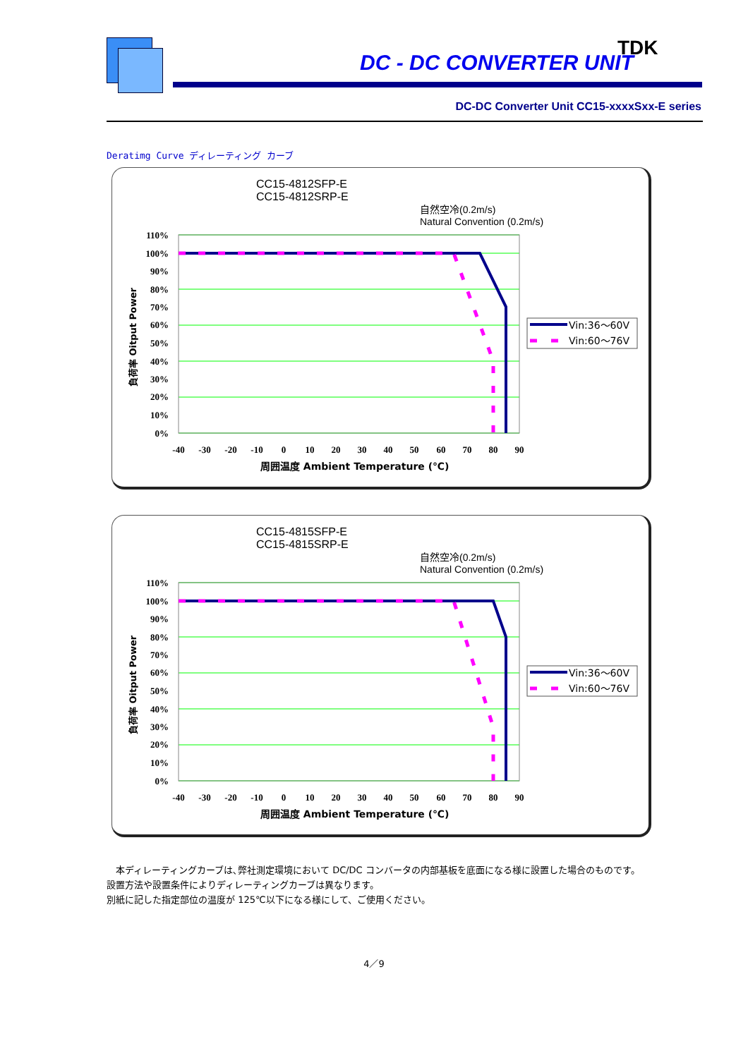DC - DC CONVERTER UNIT
TDK
DC-DC Converter Unit CC15-xxxxSxx-E series
Deratimg Curve ディレーティング カーブ
CC15-4812SFP-E
CC15-4812SRP-E
自然空冷(0.2m/s)
Natural Convention (0.2m/s)
110%
100%
90%
80%
70%
60%
50%
40%
30%
20%
10%
0%
-40
-30
-20
-10
0
10
20
30
40
50
60
70
80
90
周囲温度 Ambient Temperature (℃)
負荷率 Oitput Power
Vin:36～60V
Vin:60～76V
CC15-4815SFP-E
CC15-4815SRP-E
自然空冷(0.2m/s)
Natural Convention (0.2m/s)
110%
100%
90%
80%
70%
60%
50%
40%
30%
20%
10%
0%
-40
-30
-20
-10
0
10
20
30
40
50
60
70
80
90
周囲温度 Ambient Temperature (℃)
負荷率 Oitput Power
Vin:36～60V
Vin:60～76V
　本ディレーティングカーブは､弊社測定環境において DC/DC コンバータの内部基板を底面になる様に設置した場合のものです。
設置方法や設置条件によりディレーティングカーブは異なります。
別紙に記した指定部位の温度が 125℃以下になる様にして、ご使用ください。
4／9